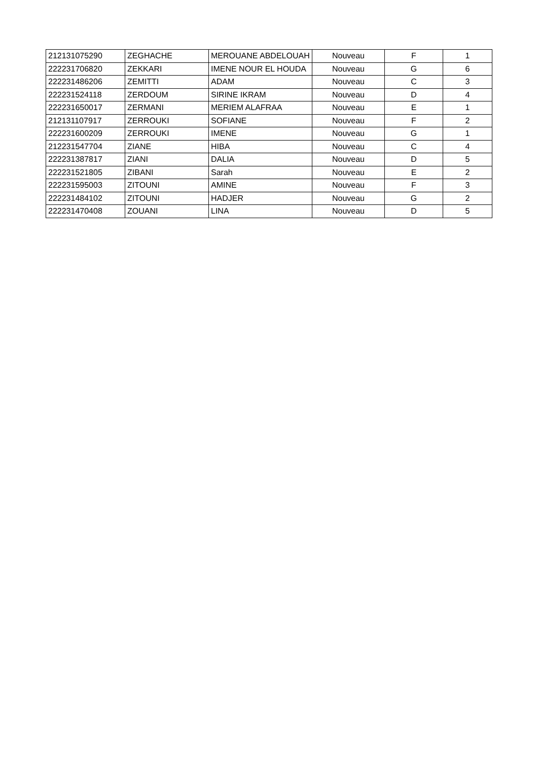| 212131075290 | ZEGHACHE | MEROUANE ABDELOUAH | Nouveau | F | 1 |
| 222231706820 | ZEKKARI | IMENE NOUR EL HOUDA | Nouveau | G | 6 |
| 222231486206 | ZEMITTI | ADAM | Nouveau | C | 3 |
| 222231524118 | ZERDOUM | SIRINE IKRAM | Nouveau | D | 4 |
| 222231650017 | ZERMANI | MERIEM ALAFRAA | Nouveau | E | 1 |
| 212131107917 | ZERROUKI | SOFIANE | Nouveau | F | 2 |
| 222231600209 | ZERROUKI | IMENE | Nouveau | G | 1 |
| 212231547704 | ZIANE | HIBA | Nouveau | C | 4 |
| 222231387817 | ZIANI | DALIA | Nouveau | D | 5 |
| 222231521805 | ZIBANI | Sarah | Nouveau | E | 2 |
| 222231595003 | ZITOUNI | AMINE | Nouveau | F | 3 |
| 222231484102 | ZITOUNI | HADJER | Nouveau | G | 2 |
| 222231470408 | ZOUANI | LINA | Nouveau | D | 5 |